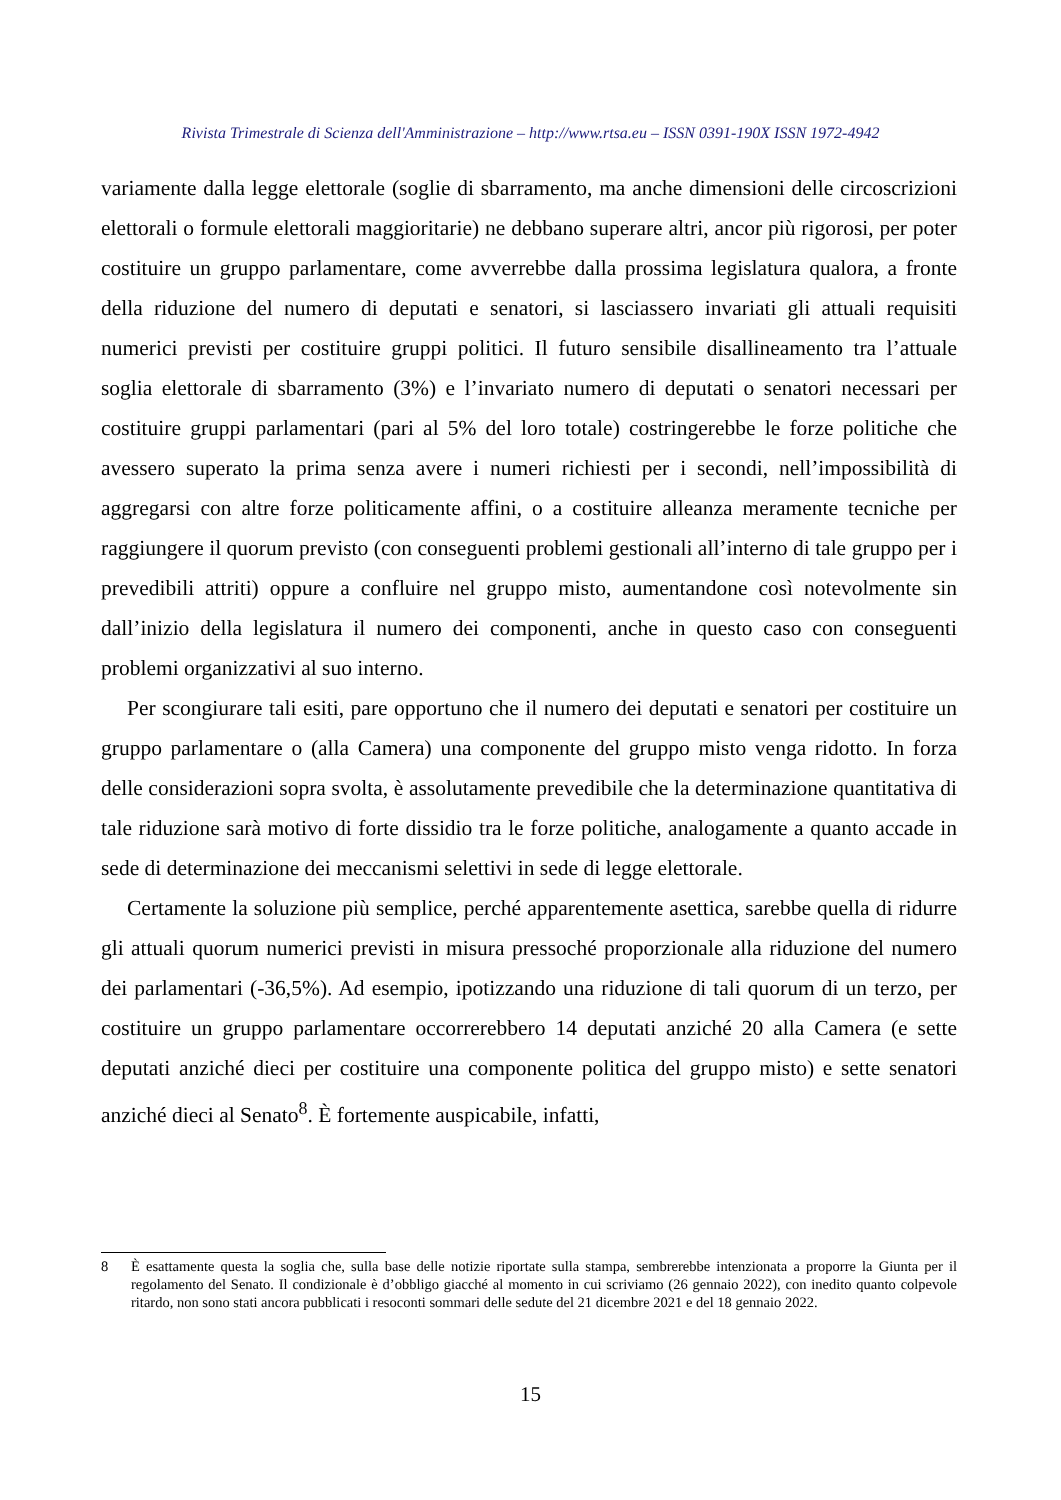Rivista Trimestrale di Scienza dell'Amministrazione – http://www.rtsa.eu – ISSN 0391-190X ISSN 1972-4942
variamente dalla legge elettorale (soglie di sbarramento, ma anche dimensioni delle circoscrizioni elettorali o formule elettorali maggioritarie) ne debbano superare altri, ancor più rigorosi, per poter costituire un gruppo parlamentare, come avverrebbe dalla prossima legislatura qualora, a fronte della riduzione del numero di deputati e senatori, si lasciassero invariati gli attuali requisiti numerici previsti per costituire gruppi politici. Il futuro sensibile disallineamento tra l’attuale soglia elettorale di sbarramento (3%) e l’invariato numero di deputati o senatori necessari per costituire gruppi parlamentari (pari al 5% del loro totale) costringerebbe le forze politiche che avessero superato la prima senza avere i numeri richiesti per i secondi, nell’impossibilità di aggregarsi con altre forze politicamente affini, o a costituire alleanza meramente tecniche per raggiungere il quorum previsto (con conseguenti problemi gestionali all’interno di tale gruppo per i prevedibili attriti) oppure a confluire nel gruppo misto, aumentandone così notevolmente sin dall’inizio della legislatura il numero dei componenti, anche in questo caso con conseguenti problemi organizzativi al suo interno.
Per scongiurare tali esiti, pare opportuno che il numero dei deputati e senatori per costituire un gruppo parlamentare o (alla Camera) una componente del gruppo misto venga ridotto. In forza delle considerazioni sopra svolta, è assolutamente prevedibile che la determinazione quantitativa di tale riduzione sarà motivo di forte dissidio tra le forze politiche, analogamente a quanto accade in sede di determinazione dei meccanismi selettivi in sede di legge elettorale.
Certamente la soluzione più semplice, perché apparentemente asettica, sarebbe quella di ridurre gli attuali quorum numerici previsti in misura pressoché proporzionale alla riduzione del numero dei parlamentari (-36,5%). Ad esempio, ipotizzando una riduzione di tali quorum di un terzo, per costituire un gruppo parlamentare occorrerebbero 14 deputati anziché 20 alla Camera (e sette deputati anziché dieci per costituire una componente politica del gruppo misto) e sette senatori anziché dieci al Senato<sup>8</sup>. È fortemente auspicabile, infatti,
8 È esattamente questa la soglia che, sulla base delle notizie riportate sulla stampa, sembrerebbe intenzionata a proporre la Giunta per il regolamento del Senato. Il condizionale è d’obbligo giacché al momento in cui scriviamo (26 gennaio 2022), con inedito quanto colpevole ritardo, non sono stati ancora pubblicati i resoconti sommari delle sedute del 21 dicembre 2021 e del 18 gennaio 2022.
15